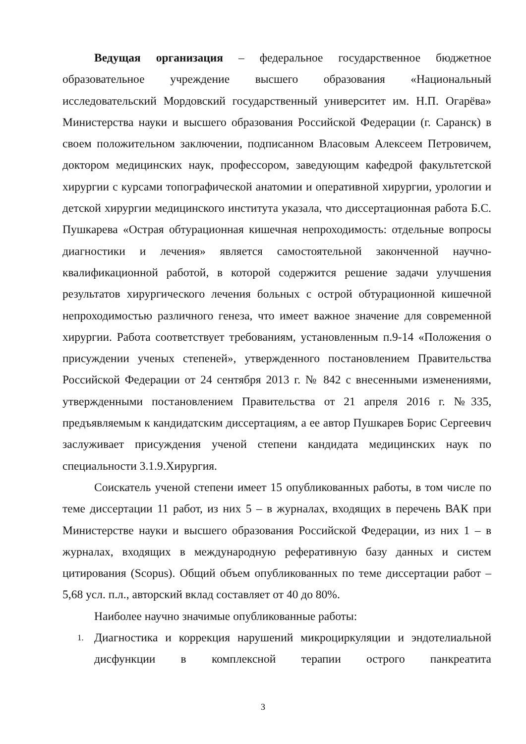Ведущая организация – федеральное государственное бюджетное образовательное учреждение высшего образования «Национальный исследовательский Мордовский государственный университет им. Н.П. Огарёва» Министерства науки и высшего образования Российской Федерации (г. Саранск) в своем положительном заключении, подписанном Власовым Алексеем Петровичем, доктором медицинских наук, профессором, заведующим кафедрой факультетской хирургии с курсами топографической анатомии и оперативной хирургии, урологии и детской хирургии медицинского института указала, что диссертационная работа Б.С. Пушкарева «Острая обтурационная кишечная непроходимость: отдельные вопросы диагностики и лечения» является самостоятельной законченной научно-квалификационной работой, в которой содержится решение задачи улучшения результатов хирургического лечения больных с острой обтурационной кишечной непроходимостью различного генеза, что имеет важное значение для современной хирургии. Работа соответствует требованиям, установленным п.9-14 «Положения о присуждении ученых степеней», утвержденного постановлением Правительства Российской Федерации от 24 сентября 2013 г. № 842 с внесенными изменениями, утвержденными постановлением Правительства от 21 апреля 2016 г. №335, предъявляемым к кандидатским диссертациям, а ее автор Пушкарев Борис Сергеевич заслуживает присуждения ученой степени кандидата медицинских наук по специальности 3.1.9.Хирургия.
Соискатель ученой степени имеет 15 опубликованных работы, в том числе по теме диссертации 11 работ, из них 5 – в журналах, входящих в перечень ВАК при Министерстве науки и высшего образования Российской Федерации, из них 1 – в журналах, входящих в международную реферативную базу данных и систем цитирования (Scopus). Общий объем опубликованных по теме диссертации работ – 5,68 усл. п.л., авторский вклад составляет от 40 до 80%.
Наиболее научно значимые опубликованные работы:
1. Диагностика и коррекция нарушений микроциркуляции и эндотелиальной дисфункции в комплексной терапии острого панкреатита
3